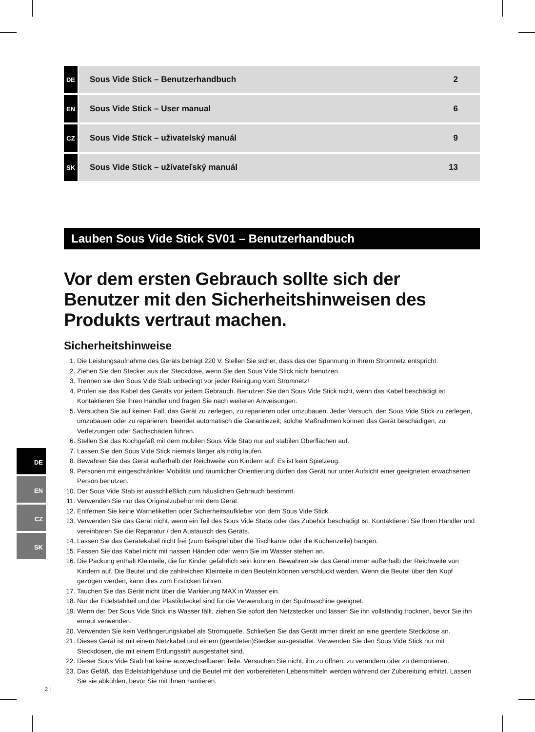| DE | Sous Vide Stick – Benutzerhandbuch | 2 |
| EN | Sous Vide Stick – User manual | 6 |
| CZ | Sous Vide Stick – uživatelský manuál | 9 |
| SK | Sous Vide Stick – užívateľský manuál | 13 |
Lauben Sous Vide Stick SV01 – Benutzerhandbuch
Vor dem ersten Gebrauch sollte sich der Benutzer mit den Sicherheitshinweisen des Produkts vertraut machen.
Sicherheitshinweise
1. Die Leistungsaufnahme des Geräts beträgt 220 V. Stellen Sie sicher, dass das der Spannung in Ihrem Stromnetz entspricht.
2. Ziehen Sie den Stecker aus der Steckdose, wenn Sie den Sous Vide Stick nicht benutzen.
3. Trennen sie den Sous Vide Stab unbedingt vor jeder Reinigung vom Stromnetz!
4. Prüfen sie das Kabel des Geräts vor jedem Gebrauch. Benutzen Sie den Sous Vide Stick nicht, wenn das Kabel beschädigt ist. Kontaktieren Sie Ihren Händler und fragen Sie nach weiteren Anweisungen.
5. Versuchen Sie auf keinen Fall, das Gerät zu zerlegen, zu reparieren oder umzubauen. Jeder Versuch, den Sous Vide Stick zu zerlegen, umzubauen oder zu reparieren, beendet automatisch die Garantiezeit; solche Maßnahmen können das Gerät beschädigen, zu Verletzungen oder Sachschäden führen.
6. Stellen Sie das Kochgefäß mit dem mobilen Sous Vide Stab nur auf stabilen Oberflächen auf.
7. Lassen Sie den Sous Vide Stick niemals länger als nötig laufen.
8. Bewahren Sie das Gerät außerhalb der Reichweite von Kindern auf. Es ist kein Spielzeug.
9. Personen mit eingeschränkter Mobilität und räumlicher Orientierung dürfen das Gerät nur unter Aufsicht einer geeigneten erwachsenen Person benutzen.
10. Der Sous Vide Stab ist ausschließlich zum häuslichen Gebrauch bestimmt.
11. Verwenden Sie nur das Originalzubehör mit dem Gerät.
12. Entfernen Sie keine Warnetiketten oder Sicherheitsaufkleber von dem Sous Vide Stick.
13. Verwenden Sie das Gerät nicht, wenn ein Teil des Sous Vide Stabs oder das Zubehör beschädigt ist. Kontaktieren Sie Ihren Händler und vereinbaren Sie die Reparatur / den Austausch des Geräts.
14. Lassen Sie das Gerätekabel nicht frei (zum Beispiel über die Tischkante oder die Küchenzeile) hängen.
15. Fassen Sie das Kabel nicht mit nassen Händen oder wenn Sie im Wasser stehen an.
16. Die Packung enthält Kleinteile, die für Kinder gefährlich sein können. Bewahren sie das Gerät immer außerhalb der Reichweite von Kindern auf. Die Beutel und die zahlreichen Kleinteile in den Beuteln können verschluckt werden. Wenn die Beutel über den Kopf gezogen werden, kann dies zum Ersticken führen.
17. Tauchen Sie das Gerät nicht über die Markierung MAX in Wasser ein.
18. Nur der Edelstahlteil und der Plastikdeckel sind für die Verwendung in der Spülmaschine geeignet.
19. Wenn der Der Sous Vide Stick ins Wasser fällt, ziehen Sie sofort den Netzstecker und lassen Sie ihn vollständig trocknen, bevor Sie ihn erneut verwenden.
20. Verwenden Sie kein Verlängerungskabel als Stromquelle. Schließen Sie das Gerät immer direkt an eine geerdete Steckdose an.
21. Dieses Gerät ist mit einem Netzkabel und einem (geerdeten)Stecker ausgestattet. Verwenden Sie den Sous Vide Stick nur mit Steckdosen, die mit einem Erdungsstift ausgestattet sind.
22. Dieser Sous Vide Stab hat keine auswechselbaren Teile. Versuchen Sie nicht, ihn zu öffnen, zu verändern oder zu demontieren.
23. Das Gefäß, das Edelstahlgehäuse und die Beutel mit den vorbereiteten Lebensmitteln werden während der Zubereitung erhitzt. Lassen Sie sie abkühlen, bevor Sie mit ihnen hantieren.
DE
EN
CZ
SK
2 |